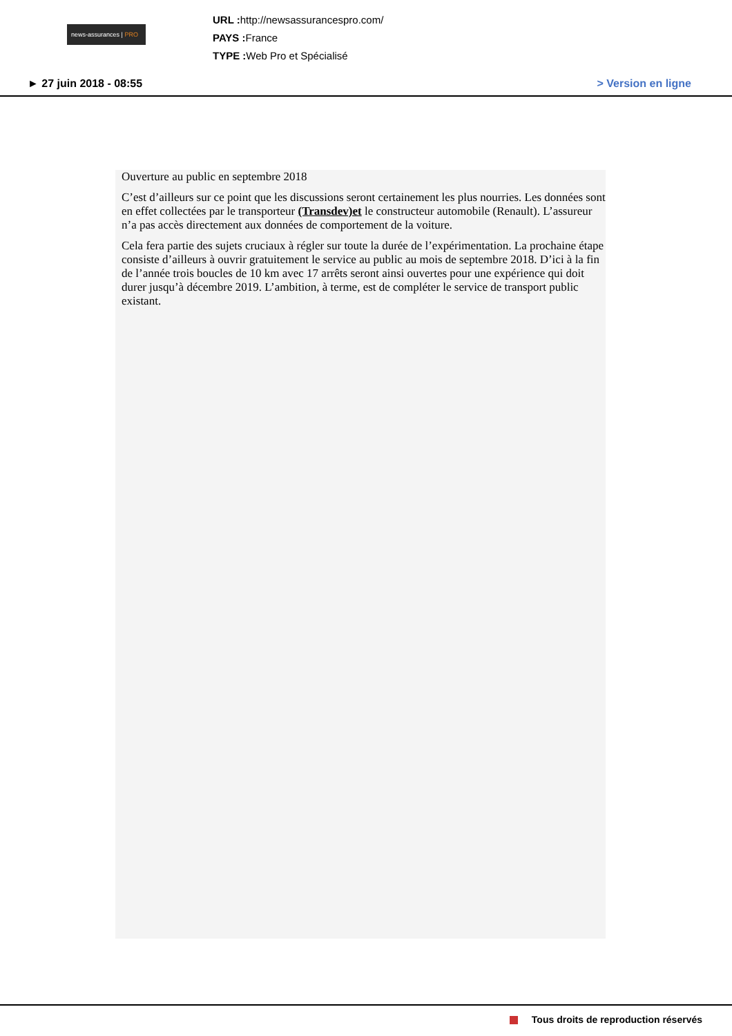news-assurances | PRO
URL : http://newsassurancespro.com/
PAYS : France
TYPE : Web Pro et Spécialisé
► 27 juin 2018 - 08:55 > Version en ligne
Ouverture au public en septembre 2018
C’est d’ailleurs sur ce point que les discussions seront certainement les plus nourries. Les données sont en effet collectées par le transporteur (Transdev)et le constructeur automobile (Renault). L’assureur n’a pas accès directement aux données de comportement de la voiture.
Cela fera partie des sujets cruciaux à régler sur toute la durée de l’expérimentation. La prochaine étape consiste d’ailleurs à ouvrir gratuitement le service au public au mois de septembre 2018. D’ici à la fin de l’année trois boucles de 10 km avec 17 arrêts seront ainsi ouvertes pour une expérience qui doit durer jusqu’à décembre 2019. L’ambition, à terme, est de compléter le service de transport public existant.
Tous droits de reproduction réservés